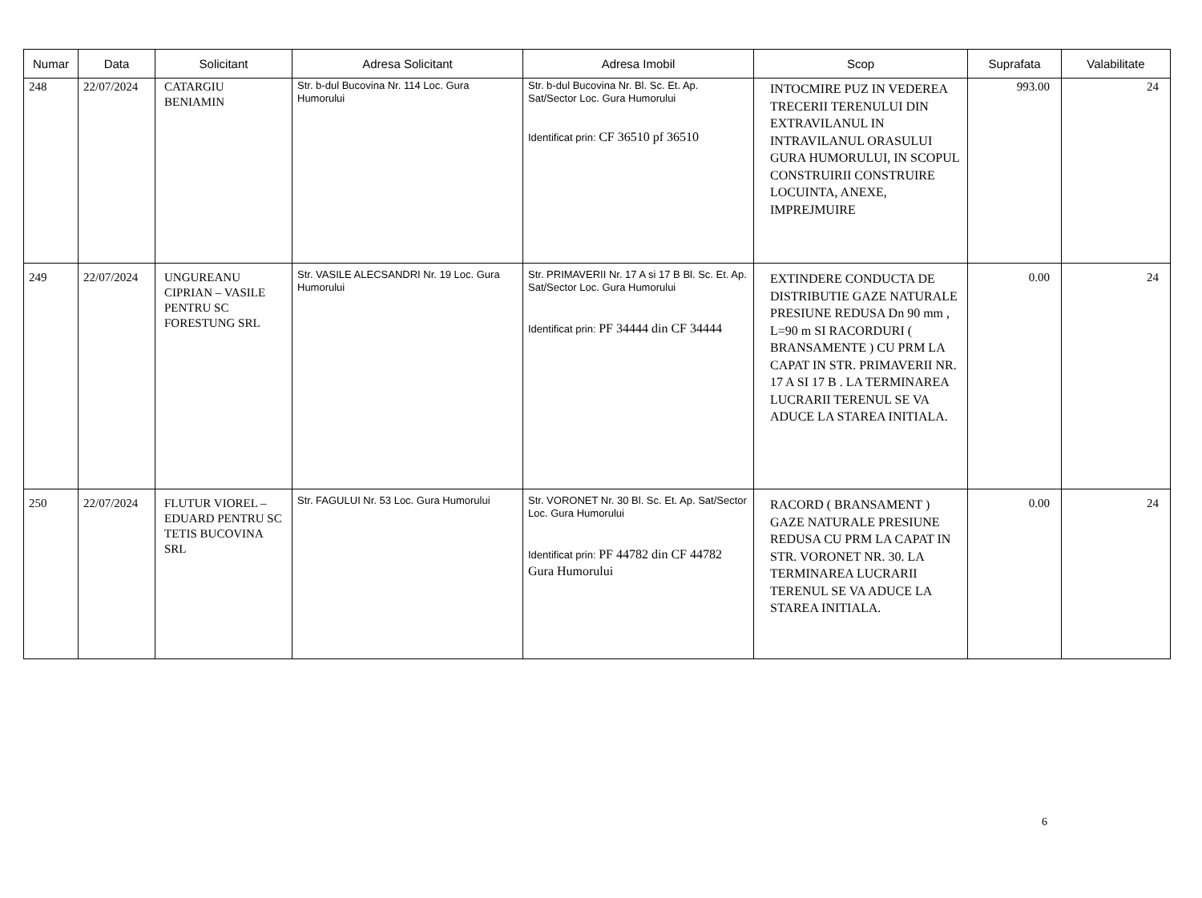| Numar | Data | Solicitant | Adresa Solicitant | Adresa Imobil | Scop | Suprafata | Valabilitate |
| --- | --- | --- | --- | --- | --- | --- | --- |
| 248 | 22/07/2024 | CATARGIU BENIAMIN | Str. b-dul Bucovina Nr. 114 Loc. Gura Humorului | Str. b-dul Bucovina Nr. Bl. Sc. Et. Ap. Sat/Sector Loc. Gura Humorului Identificat prin: CF 36510 pf 36510 | INTOCMIRE PUZ IN VEDEREA TRECERII TERENULUI DIN EXTRAVILANUL IN INTRAVILANUL ORASULUI GURA HUMORULUI, IN SCOPUL CONSTRUIRII CONSTRUIRE LOCUINTA, ANEXE, IMPREJMUIRE | 993.00 | 24 |
| 249 | 22/07/2024 | UNGUREANU CIPRIAN – VASILE PENTRU SC FORESTUNG SRL | Str. VASILE ALECSANDRI Nr. 19 Loc. Gura Humorului | Str. PRIMAVERII Nr. 17 A si 17 B Bl. Sc. Et. Ap. Sat/Sector Loc. Gura Humorului Identificat prin: PF 34444 din CF 34444 | EXTINDERE CONDUCTA DE DISTRIBUTIE GAZE NATURALE PRESIUNE REDUSA Dn 90 mm , L=90 m SI RACORDURI ( BRANSAMENTE ) CU PRM LA CAPAT IN STR. PRIMAVERII NR. 17 A SI 17 B . LA TERMINAREA LUCRARII TERENUL SE VA ADUCE LA STAREA INITIALA. | 0.00 | 24 |
| 250 | 22/07/2024 | FLUTUR VIOREL – EDUARD PENTRU SC TETIS BUCOVINA SRL | Str. FAGULUI Nr. 53 Loc. Gura Humorului | Str. VORONET Nr. 30 Bl. Sc. Et. Ap. Sat/Sector Loc. Gura Humorului Identificat prin: PF 44782 din CF 44782 Gura Humorului | RACORD ( BRANSAMENT ) GAZE NATURALE PRESIUNE REDUSA CU PRM LA CAPAT IN STR. VORONET NR. 30. LA TERMINAREA LUCRARII TERENUL SE VA ADUCE LA STAREA INITIALA. | 0.00 | 24 |
6